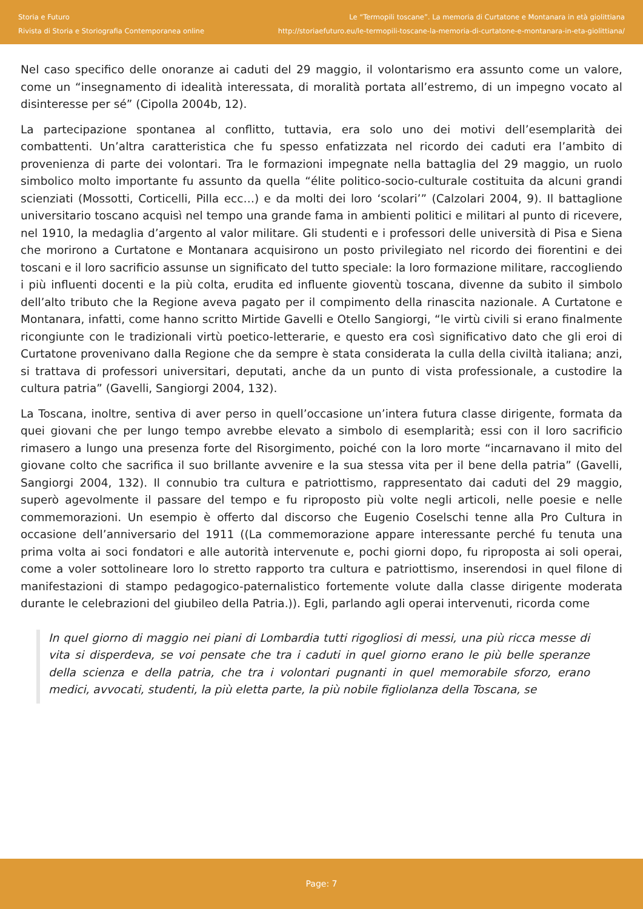Storia e Futuro
Rivista di Storia e Storiografia Contemporanea online
Le “Termopili toscane”. La memoria di Curtatone e Montanara in età giolittiana
http://storiaefuturo.eu/le-termopili-toscane-la-memoria-di-curtatone-e-montanara-in-eta-giolittiana/
Nel caso specifico delle onoranze ai caduti del 29 maggio, il volontarismo era assunto come un valore, come un “insegnamento di idealità interessata, di moralità portata all’estremo, di un impegno vocato al disinteresse per sé” (Cipolla 2004b, 12).
La partecipazione spontanea al conflitto, tuttavia, era solo uno dei motivi dell’esemplarità dei combattenti. Un’altra caratteristica che fu spesso enfatizzata nel ricordo dei caduti era l’ambito di provenienza di parte dei volontari. Tra le formazioni impegnate nella battaglia del 29 maggio, un ruolo simbolico molto importante fu assunto da quella “élite politico-socio-culturale costituita da alcuni grandi scienziati (Mossotti, Corticelli, Pilla ecc…) e da molti dei loro ‘scolari’” (Calzolari 2004, 9). Il battaglione universitario toscano acquisì nel tempo una grande fama in ambienti politici e militari al punto di ricevere, nel 1910, la medaglia d’argento al valor militare. Gli studenti e i professori delle università di Pisa e Siena che morirono a Curtatone e Montanara acquisirono un posto privilegiato nel ricordo dei fiorentini e dei toscani e il loro sacrificio assunse un significato del tutto speciale: la loro formazione militare, raccogliendo i più influenti docenti e la più colta, erudita ed influente gioventù toscana, divenne da subito il simbolo dell’alto tributo che la Regione aveva pagato per il compimento della rinascita nazionale. A Curtatone e Montanara, infatti, come hanno scritto Mirtide Gavelli e Otello Sangiorgi, “le virtù civili si erano finalmente ricongiunte con le tradizionali virtù poetico-letterarie, e questo era così significativo dato che gli eroi di Curtatone provenivano dalla Regione che da sempre è stata considerata la culla della civiltà italiana; anzi, si trattava di professori universitari, deputati, anche da un punto di vista professionale, a custodire la cultura patria” (Gavelli, Sangiorgi 2004, 132).
La Toscana, inoltre, sentiva di aver perso in quell’occasione un’intera futura classe dirigente, formata da quei giovani che per lungo tempo avrebbe elevato a simbolo di esemplarità; essi con il loro sacrificio rimasero a lungo una presenza forte del Risorgimento, poiché con la loro morte “incarnavano il mito del giovane colto che sacrifica il suo brillante avvenire e la sua stessa vita per il bene della patria” (Gavelli, Sangiorgi 2004, 132). Il connubio tra cultura e patriottismo, rappresentato dai caduti del 29 maggio, superò agevolmente il passare del tempo e fu riproposto più volte negli articoli, nelle poesie e nelle commemorazioni. Un esempio è offerto dal discorso che Eugenio Coselschi tenne alla Pro Cultura in occasione dell’anniversario del 1911 ((La commemorazione appare interessante perché fu tenuta una prima volta ai soci fondatori e alle autorità intervenute e, pochi giorni dopo, fu riproposta ai soli operai, come a voler sottolineare loro lo stretto rapporto tra cultura e patriottismo, inserendosi in quel filone di manifestazioni di stampo pedagogico-paternalistico fortemente volute dalla classe dirigente moderata durante le celebrazioni del giubileo della Patria.)). Egli, parlando agli operai intervenuti, ricorda come
In quel giorno di maggio nei piani di Lombardia tutti rigogliosi di messi, una più ricca messe di vita si disperdeva, se voi pensate che tra i caduti in quel giorno erano le più belle speranze della scienza e della patria, che tra i volontari pugnanti in quel memorabile sforzo, erano medici, avvocati, studenti, la più eletta parte, la più nobile figliolanza della Toscana, se
Page: 7